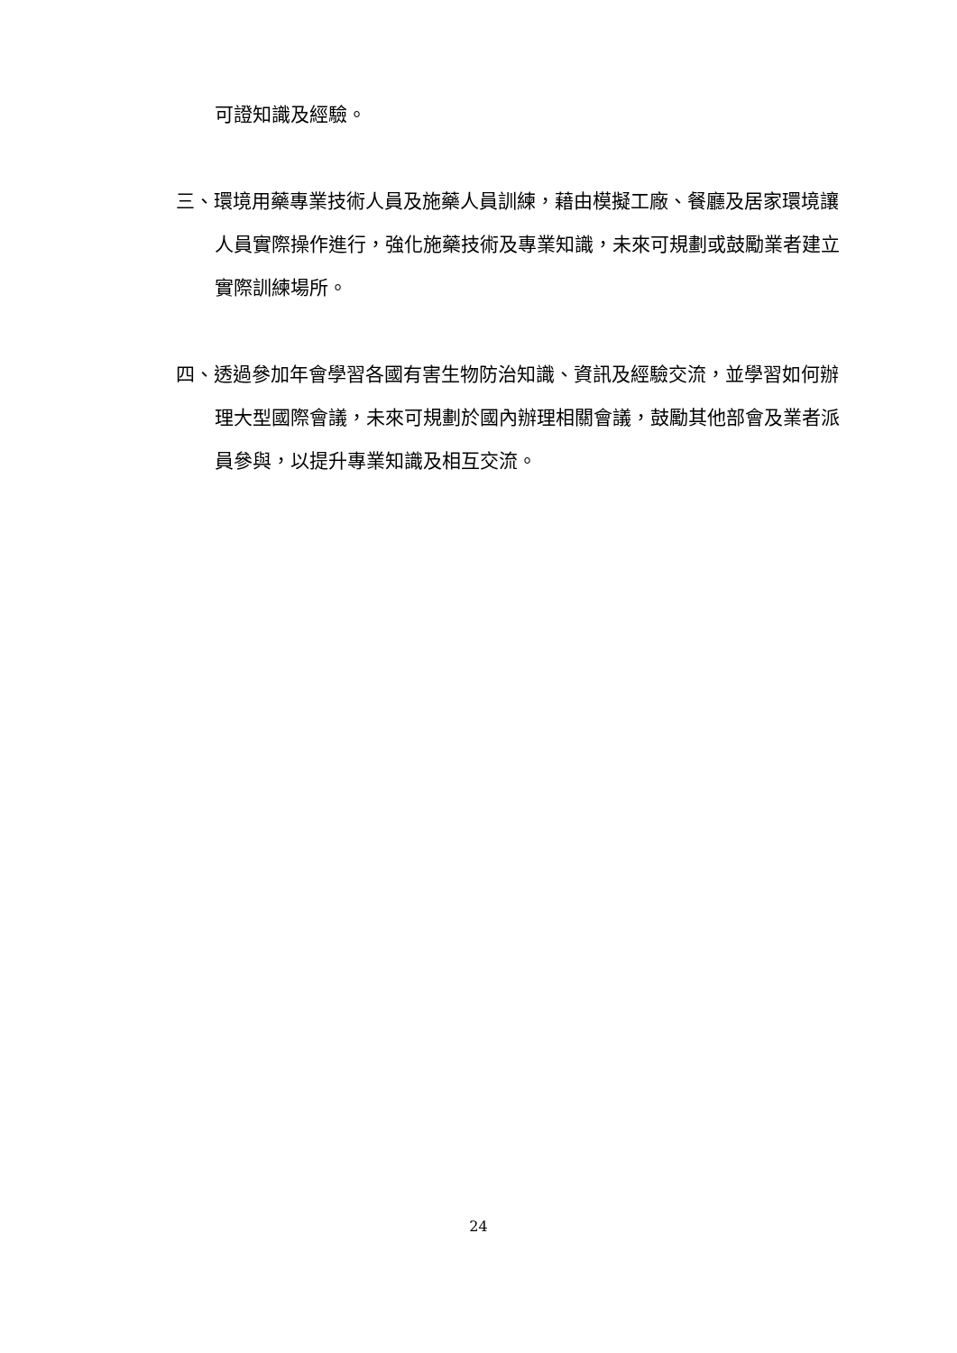可證知識及經驗。
三、環境用藥專業技術人員及施藥人員訓練，藉由模擬工廠、餐廳及居家環境讓人員實際操作進行，強化施藥技術及專業知識，未來可規劃或鼓勵業者建立實際訓練場所。
四、透過參加年會學習各國有害生物防治知識、資訊及經驗交流，並學習如何辦理大型國際會議，未來可規劃於國內辦理相關會議，鼓勵其他部會及業者派員參與，以提升專業知識及相互交流。
24